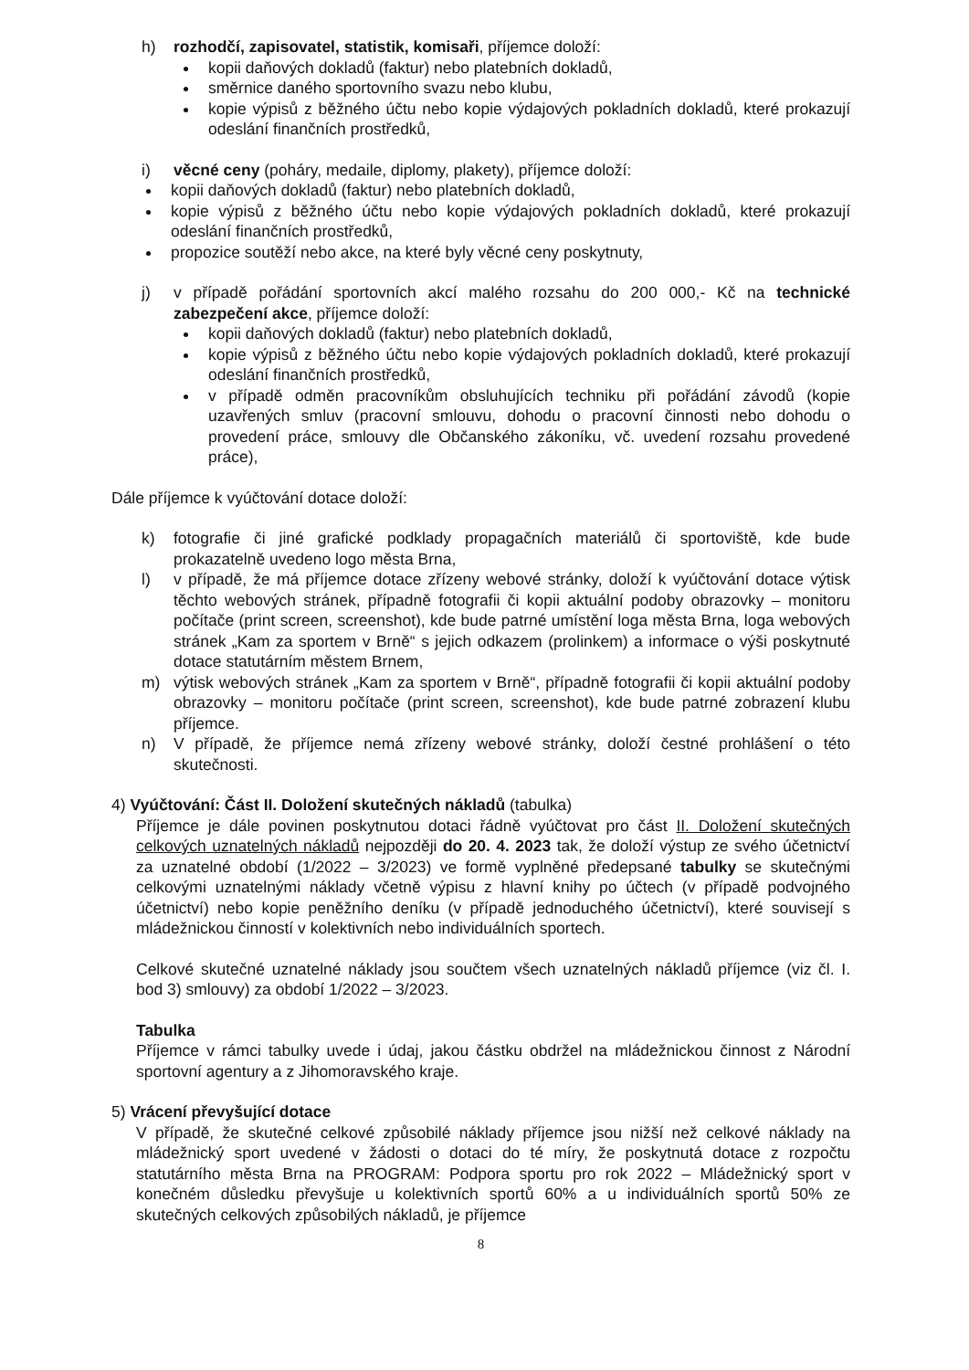h) rozhodčí, zapisovatel, statistik, komisaři, příjemce doloží:
kopii daňových dokladů (faktur) nebo platebních dokladů,
směrnice daného sportovního svazu nebo klubu,
kopie výpisů z běžného účtu nebo kopie výdajových pokladních dokladů, které prokazují odeslání finančních prostředků,
i) věcné ceny (poháry, medaile, diplomy, plakety), příjemce doloží:
kopii daňových dokladů (faktur) nebo platebních dokladů,
kopie výpisů z běžného účtu nebo kopie výdajových pokladních dokladů, které prokazují odeslání finančních prostředků,
propozice soutěží nebo akce, na které byly věcné ceny poskytnuty,
j) v případě pořádání sportovních akcí malého rozsahu do 200 000,- Kč na technické zabezpečení akce, příjemce doloží:
kopii daňových dokladů (faktur) nebo platebních dokladů,
kopie výpisů z běžného účtu nebo kopie výdajových pokladních dokladů, které prokazují odeslání finančních prostředků,
v případě odměn pracovníkům obsluhujících techniku při pořádání závodů (kopie uzavřených smluv (pracovní smlouvu, dohodu o pracovní činnosti nebo dohodu o provedení práce, smlouvy dle Občanského zákoníku, vč. uvedení rozsahu provedené práce),
Dále příjemce k vyúčtování dotace doloží:
k) fotografie či jiné grafické podklady propagačních materiálů či sportoviště, kde bude prokazatelně uvedeno logo města Brna,
l) v případě, že má příjemce dotace zřízeny webové stránky, doloží k vyúčtování dotace výtisk těchto webových stránek, případně fotografii či kopii aktuální podoby obrazovky – monitoru počítače (print screen, screenshot), kde bude patrné umístění loga města Brna, loga webových stránek „Kam za sportem v Brně“ s jejich odkazem (prolinkem) a informace o výši poskytnuté dotace statutárním městem Brnem,
m) výtisk webových stránek „Kam za sportem v Brně“, případně fotografii či kopii aktuální podoby obrazovky – monitoru počítače (print screen, screenshot), kde bude patrné zobrazení klubu příjemce.
n) V případě, že příjemce nemá zřízeny webové stránky, doloží čestné prohlášení o této skutečnosti.
4) Vyúčtování: Část II. Doložení skutečných nákladů (tabulka)
Příjemce je dále povinen poskytnutou dotaci řádně vyúčtovat pro část II. Doložení skutečných celkových uznatelných nákladů nejpozději do 20. 4. 2023 tak, že doloží výstup ze svého účetnictví za uznatelné období (1/2022 – 3/2023) ve formě vyplněné předepsané tabulky se skutečnými celkovými uznatelnými náklady včetně výpisu z hlavní knihy po účtech (v případě podvojného účetnictví) nebo kopie peněžního deníku (v případě jednoduchého účetnictví), které souvisejí s mládežnickou činností v kolektivních nebo individuálních sportech.
Celkové skutečné uznatelné náklady jsou součtem všech uznatelných nákladů příjemce (viz čl. I. bod 3) smlouvy) za období 1/2022 – 3/2023.
Tabulka
Příjemce v rámci tabulky uvede i údaj, jakou částku obdržel na mládežnickou činnost z Národní sportovní agentury a z Jihomoravského kraje.
5) Vrácení převyšující dotace
V případě, že skutečné celkové způsobilé náklady příjemce jsou nižší než celkové náklady na mládežnický sport uvedené v žádosti o dotaci do té míry, že poskytnutá dotace z rozpočtu statutárního města Brna na PROGRAM: Podpora sportu pro rok 2022 – Mládežnický sport v konečném důsledku převyšuje u kolektivních sportů 60% a u individuálních sportů 50% ze skutečných celkových způsobilých nákladů, je příjemce
8